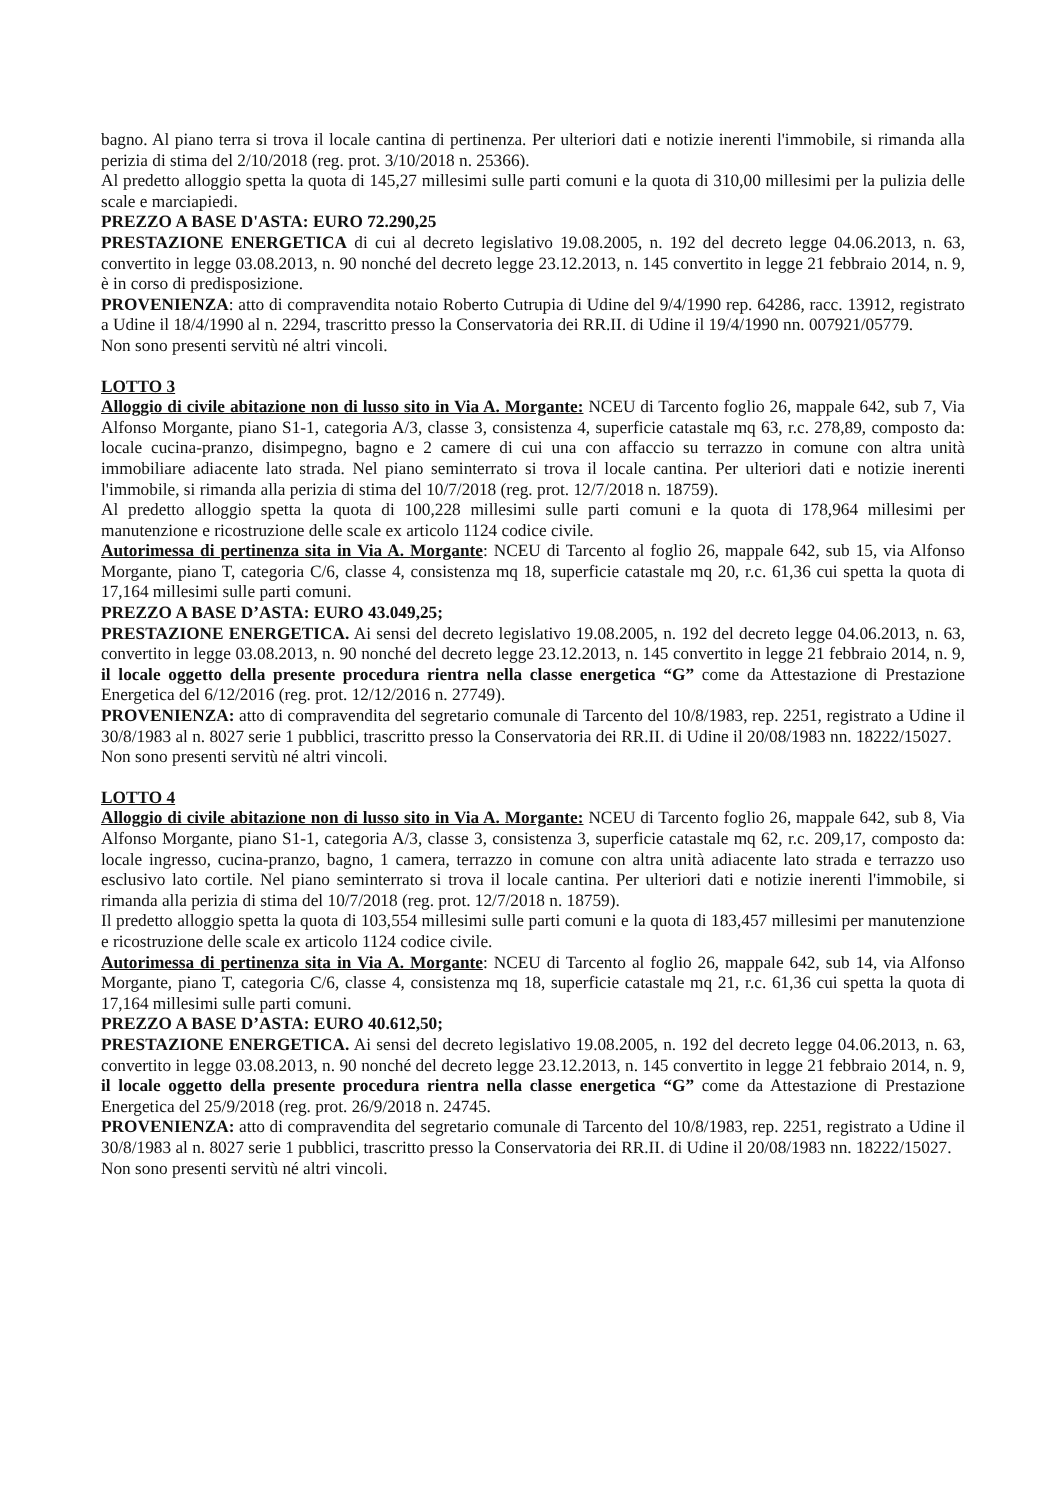bagno. Al piano terra si trova il locale cantina di pertinenza. Per ulteriori dati e notizie inerenti l'immobile, si rimanda alla perizia di stima del 2/10/2018 (reg. prot. 3/10/2018 n. 25366).
Al predetto alloggio spetta la quota di 145,27 millesimi sulle parti comuni e la quota di 310,00 millesimi per la pulizia delle scale e marciapiedi.
PREZZO A BASE D'ASTA: EURO 72.290,25
PRESTAZIONE ENERGETICA di cui al decreto legislativo 19.08.2005, n. 192 del decreto legge 04.06.2013, n. 63, convertito in legge 03.08.2013, n. 90 nonché del decreto legge 23.12.2013, n. 145 convertito in legge 21 febbraio 2014, n. 9, è in corso di predisposizione.
PROVENIENZA: atto di compravendita notaio Roberto Cutrupia di Udine del 9/4/1990 rep. 64286, racc. 13912, registrato a Udine il 18/4/1990 al n. 2294, trascritto presso la Conservatoria dei RR.II. di Udine il 19/4/1990 nn. 007921/05779.
Non sono presenti servitù né altri vincoli.
LOTTO 3
Alloggio di civile abitazione non di lusso sito in Via A. Morgante: NCEU di Tarcento foglio 26, mappale 642, sub 7, Via Alfonso Morgante, piano S1-1, categoria A/3, classe 3, consistenza 4, superficie catastale mq 63, r.c. 278,89, composto da: locale cucina-pranzo, disimpegno, bagno e 2 camere di cui una con affaccio su terrazzo in comune con altra unità immobiliare adiacente lato strada. Nel piano seminterrato si trova il locale cantina. Per ulteriori dati e notizie inerenti l'immobile, si rimanda alla perizia di stima del 10/7/2018 (reg. prot. 12/7/2018 n. 18759).
Al predetto alloggio spetta la quota di 100,228 millesimi sulle parti comuni e la quota di 178,964 millesimi per manutenzione e ricostruzione delle scale ex articolo 1124 codice civile.
Autorimessa di pertinenza sita in Via A. Morgante: NCEU di Tarcento al foglio 26, mappale 642, sub 15, via Alfonso Morgante, piano T, categoria C/6, classe 4, consistenza mq 18, superficie catastale mq 20, r.c. 61,36 cui spetta la quota di 17,164 millesimi sulle parti comuni.
PREZZO A BASE D’ASTA: EURO 43.049,25;
PRESTAZIONE ENERGETICA. Ai sensi del decreto legislativo 19.08.2005, n. 192 del decreto legge 04.06.2013, n. 63, convertito in legge 03.08.2013, n. 90 nonché del decreto legge 23.12.2013, n. 145 convertito in legge 21 febbraio 2014, n. 9, il locale oggetto della presente procedura rientra nella classe energetica “G” come da Attestazione di Prestazione Energetica del 6/12/2016 (reg. prot. 12/12/2016 n. 27749).
PROVENIENZA: atto di compravendita del segretario comunale di Tarcento del 10/8/1983, rep. 2251, registrato a Udine il 30/8/1983 al n. 8027 serie 1 pubblici, trascritto presso la Conservatoria dei RR.II. di Udine il 20/08/1983 nn. 18222/15027.
Non sono presenti servitù né altri vincoli.
LOTTO 4
Alloggio di civile abitazione non di lusso sito in Via A. Morgante: NCEU di Tarcento foglio 26, mappale 642, sub 8, Via Alfonso Morgante, piano S1-1, categoria A/3, classe 3, consistenza 3, superficie catastale mq 62, r.c. 209,17, composto da: locale ingresso, cucina-pranzo, bagno, 1 camera, terrazzo in comune con altra unità adiacente lato strada e terrazzo uso esclusivo lato cortile. Nel piano seminterrato si trova il locale cantina. Per ulteriori dati e notizie inerenti l'immobile, si rimanda alla perizia di stima del 10/7/2018 (reg. prot. 12/7/2018 n. 18759).
Il predetto alloggio spetta la quota di 103,554 millesimi sulle parti comuni e la quota di 183,457 millesimi per manutenzione e ricostruzione delle scale ex articolo 1124 codice civile.
Autorimessa di pertinenza sita in Via A. Morgante: NCEU di Tarcento al foglio 26, mappale 642, sub 14, via Alfonso Morgante, piano T, categoria C/6, classe 4, consistenza mq 18, superficie catastale mq 21, r.c. 61,36 cui spetta la quota di 17,164 millesimi sulle parti comuni.
PREZZO A BASE D’ASTA: EURO 40.612,50;
PRESTAZIONE ENERGETICA. Ai sensi del decreto legislativo 19.08.2005, n. 192 del decreto legge 04.06.2013, n. 63, convertito in legge 03.08.2013, n. 90 nonché del decreto legge 23.12.2013, n. 145 convertito in legge 21 febbraio 2014, n. 9, il locale oggetto della presente procedura rientra nella classe energetica “G” come da Attestazione di Prestazione Energetica del 25/9/2018 (reg. prot. 26/9/2018 n. 24745.
PROVENIENZA: atto di compravendita del segretario comunale di Tarcento del 10/8/1983, rep. 2251, registrato a Udine il 30/8/1983 al n. 8027 serie 1 pubblici, trascritto presso la Conservatoria dei RR.II. di Udine il 20/08/1983 nn. 18222/15027.
Non sono presenti servitù né altri vincoli.